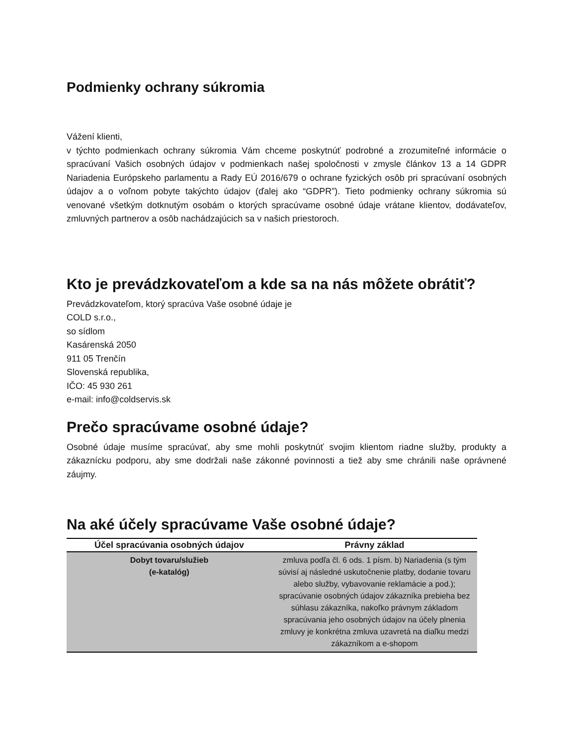Podmienky ochrany súkromia
Vážení klienti,
v týchto podmienkach ochrany súkromia Vám chceme poskytnúť podrobné a zrozumiteľné informácie o spracúvaní Vašich osobných údajov v podmienkach našej spoločnosti v zmysle článkov 13 a 14 GDPR Nariadenia Európskeho parlamentu a Rady EÚ 2016/679 o ochrane fyzických osôb pri spracúvaní osobných údajov a o voľnom pobyte takýchto údajov (ďalej ako “GDPR”). Tieto podmienky ochrany súkromia sú venované všetkým dotknutým osobám o ktorých spracúvame osobné údaje vrátane klientov, dodávateľov, zmluvných partnerov a osôb nachádzajúcich sa v našich priestoroch.
Kto je prevádzkovateľom a kde sa na nás môžete obrátiť?
Prevádzkovateľom, ktorý spracúva Vaše osobné údaje je
COLD s.r.o.,
so sídlom
Kasárenská 2050
911 05 Trenčín
Slovenská republika,
IČO: 45 930 261
e-mail: info@coldservis.sk
Prečo spracúvame osobné údaje?
Osobné údaje musíme spracúvať, aby sme mohli poskytnúť svojim klientom riadne služby, produkty a zákaznícku podporu, aby sme dodržali naše zákonné povinnosti a tiež aby sme chránili naše oprávnené záujmy.
Na aké účely spracúvame Vaše osobné údaje?
| Účel spracúvania osobných údajov | Právny základ |
| --- | --- |
| Dobyt tovaru/služieb (e-katalóg) | zmluva podľa čl. 6 ods. 1 písm. b) Nariadenia (s tým súvisí aj následné uskutočnenie platby, dodanie tovaru alebo služby, vybavovanie reklamácie a pod.); spracúvanie osobných údajov zákazníka prebieha bez súhlasu zákazníka, nakoľko právnym základom spracúvania jeho osobných údajov na účely plnenia zmluvy je konkrétna zmluva uzavretá na diaľku medzi zákazníkom a e-shopom |